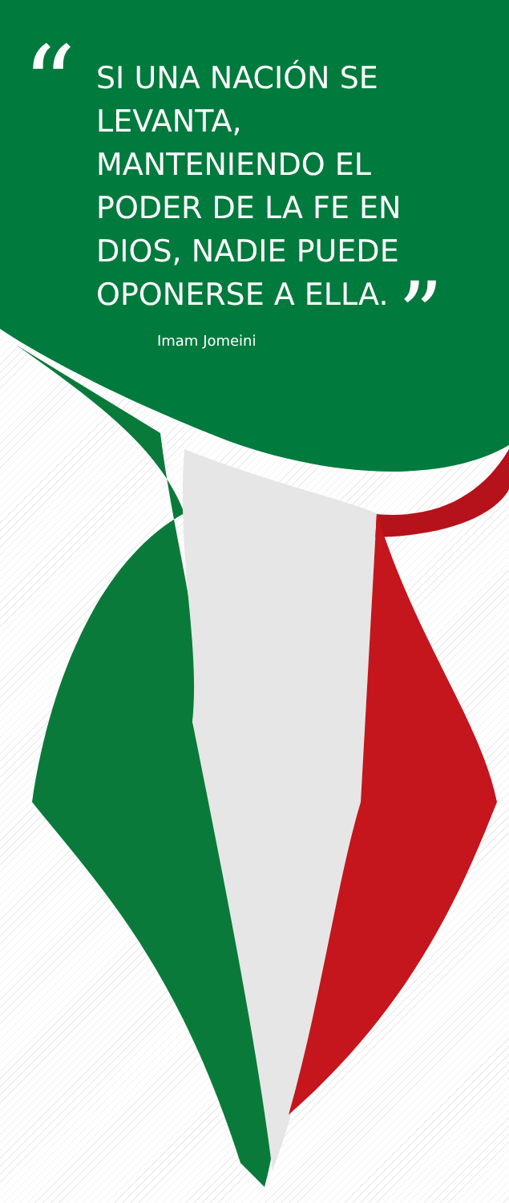“SI UNA NACIÓN SE LEVANTA, MANTENIENDO EL PODER DE LA FE EN DIOS, NADIE PUEDE OPONERSE A ELLA. ”
Imam Jomeini